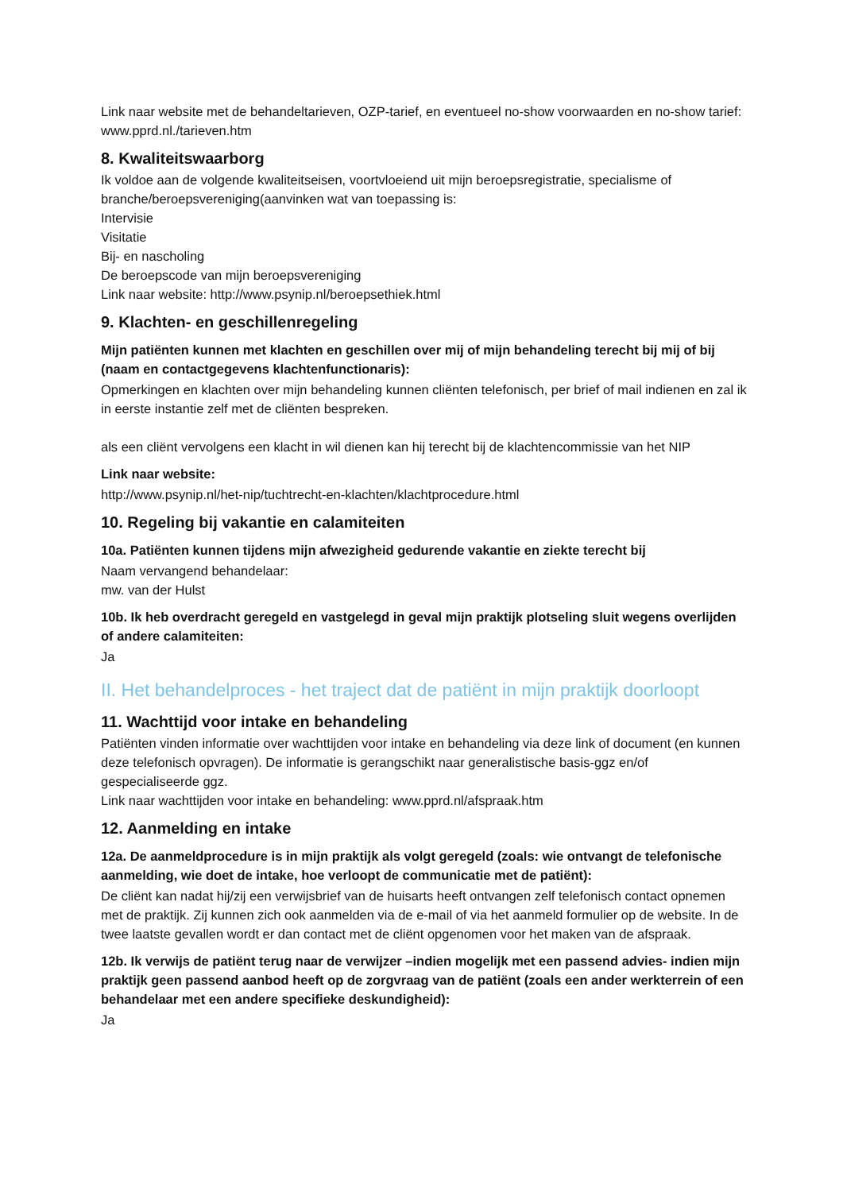Link naar website met de behandeltarieven, OZP-tarief, en eventueel no-show voorwaarden en no-show tarief: www.pprd.nl./tarieven.htm
8. Kwaliteitswaarborg
Ik voldoe aan de volgende kwaliteitseisen, voortvloeiend uit mijn beroepsregistratie, specialisme of branche/beroepsvereniging(aanvinken wat van toepassing is:
Intervisie
Visitatie
Bij- en nascholing
De beroepscode van mijn beroepsvereniging
Link naar website: http://www.psynip.nl/beroepsethiek.html
9. Klachten- en geschillenregeling
Mijn patiënten kunnen met klachten en geschillen over mij of mijn behandeling terecht bij mij of bij (naam en contactgegevens klachtenfunctionaris):
Opmerkingen en klachten over mijn behandeling kunnen cliënten telefonisch, per brief of mail indienen en zal ik in eerste instantie zelf met de cliënten bespreken.
als een cliënt vervolgens een klacht in wil dienen kan hij terecht bij de klachtencommissie van het NIP
Link naar website:
http://www.psynip.nl/het-nip/tuchtrecht-en-klachten/klachtprocedure.html
10. Regeling bij vakantie en calamiteiten
10a. Patiënten kunnen tijdens mijn afwezigheid gedurende vakantie en ziekte terecht bij
Naam vervangend behandelaar:
mw. van der Hulst
10b. Ik heb overdracht geregeld en vastgelegd in geval mijn praktijk plotseling sluit wegens overlijden of andere calamiteiten:
Ja
II. Het behandelproces - het traject dat de patiënt in mijn praktijk doorloopt
11. Wachttijd voor intake en behandeling
Patiënten vinden informatie over wachttijden voor intake en behandeling via deze link of document (en kunnen deze telefonisch opvragen). De informatie is gerangschikt naar generalistische basis-ggz en/of gespecialiseerde ggz.
Link naar wachttijden voor intake en behandeling: www.pprd.nl/afspraak.htm
12. Aanmelding en intake
12a. De aanmeldprocedure is in mijn praktijk als volgt geregeld (zoals: wie ontvangt de telefonische aanmelding, wie doet de intake, hoe verloopt de communicatie met de patiënt):
De cliënt kan nadat hij/zij een verwijsbrief van de huisarts heeft ontvangen zelf telefonisch contact opnemen met de praktijk. Zij kunnen zich ook aanmelden via de e-mail of via het aanmeld formulier op de website. In de twee laatste gevallen wordt er dan contact met de cliënt opgenomen voor het maken van de afspraak.
12b. Ik verwijs de patiënt terug naar de verwijzer –indien mogelijk met een passend advies- indien mijn praktijk geen passend aanbod heeft op de zorgvraag van de patiënt (zoals een ander werkterrein of een behandelaar met een andere specifieke deskundigheid):
Ja